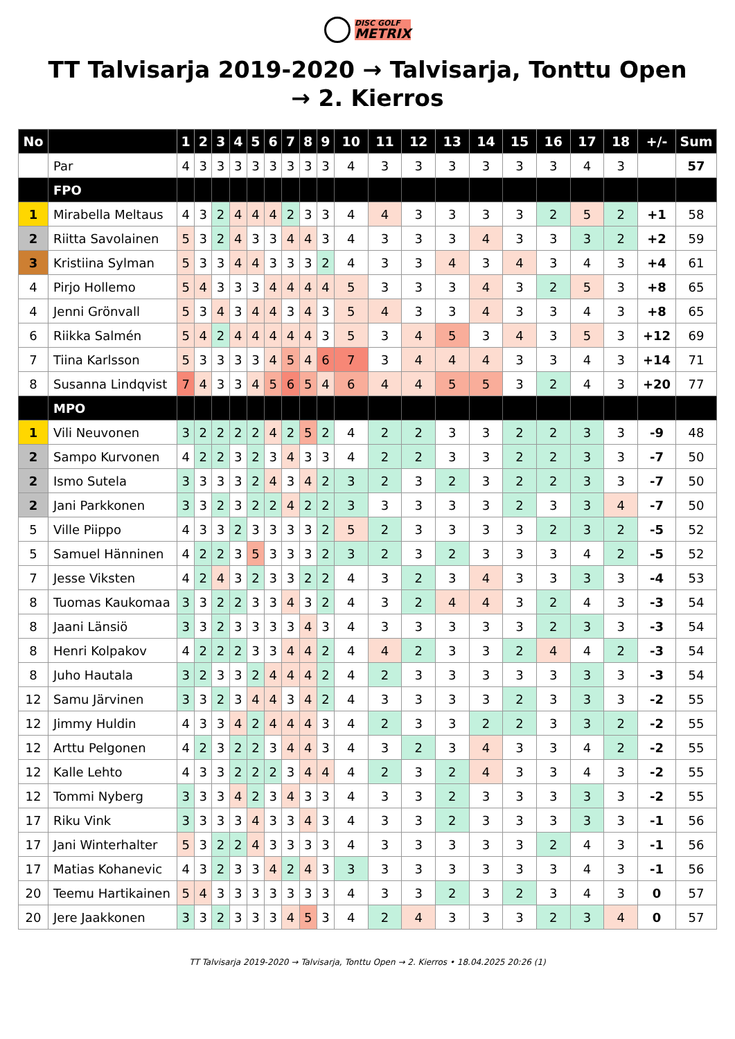DISC GOLF METRIX
TT Talvisarja 2019-2020 → Talvisarja, Tonttu Open → 2. Kierros
| No | | 1 | 2 | 3 | 4 | 5 | 6 | 7 | 8 | 9 | 10 | 11 | 12 | 13 | 14 | 15 | 16 | 17 | 18 | +/- | Sum |
| --- | --- | --- | --- | --- | --- | --- | --- | --- | --- | --- | --- | --- | --- | --- | --- | --- | --- | --- | --- | --- | --- |
| | Par | 4 | 3 | 3 | 3 | 3 | 3 | 3 | 3 | 3 | 4 | 3 | 3 | 3 | 3 | 3 | 3 | 4 | 3 | | 57 |
| | FPO | | | | | | | | | | | | | | | | | | | | |
| 1 | Mirabella Meltaus | 4 | 3 | 2 | 4 | 4 | 4 | 2 | 3 | 3 | 4 | 4 | 3 | 3 | 3 | 3 | 2 | 5 | 2 | +1 | 58 |
| 2 | Riitta Savolainen | 5 | 3 | 2 | 4 | 3 | 3 | 4 | 4 | 3 | 4 | 3 | 3 | 3 | 4 | 3 | 3 | 3 | 2 | +2 | 59 |
| 3 | Kristiina Sylman | 5 | 3 | 3 | 4 | 4 | 3 | 3 | 3 | 2 | 4 | 3 | 3 | 4 | 3 | 4 | 3 | 4 | 3 | +4 | 61 |
| 4 | Pirjo Hollemo | 5 | 4 | 3 | 3 | 3 | 4 | 4 | 4 | 4 | 5 | 3 | 3 | 3 | 4 | 3 | 2 | 5 | 3 | +8 | 65 |
| 4 | Jenni Grönvall | 5 | 3 | 4 | 3 | 4 | 4 | 3 | 4 | 3 | 5 | 4 | 3 | 3 | 4 | 3 | 3 | 4 | 3 | +8 | 65 |
| 6 | Riikka Salmén | 5 | 4 | 2 | 4 | 4 | 4 | 4 | 4 | 3 | 5 | 3 | 4 | 5 | 3 | 4 | 3 | 5 | 3 | +12 | 69 |
| 7 | Tiina Karlsson | 5 | 3 | 3 | 3 | 3 | 4 | 5 | 4 | 6 | 7 | 3 | 4 | 4 | 4 | 3 | 3 | 4 | 3 | +14 | 71 |
| 8 | Susanna Lindqvist | 7 | 4 | 3 | 3 | 4 | 5 | 6 | 5 | 4 | 6 | 4 | 4 | 5 | 5 | 3 | 2 | 4 | 3 | +20 | 77 |
| | MPO | | | | | | | | | | | | | | | | | | | | |
| 1 | Vili Neuvonen | 3 | 2 | 2 | 2 | 2 | 4 | 2 | 5 | 2 | 4 | 2 | 2 | 3 | 3 | 2 | 2 | 3 | 3 | -9 | 48 |
| 2 | Sampo Kurvonen | 4 | 2 | 2 | 3 | 2 | 3 | 4 | 3 | 3 | 4 | 2 | 2 | 3 | 3 | 2 | 2 | 3 | 3 | -7 | 50 |
| 2 | Ismo Sutela | 3 | 3 | 3 | 3 | 2 | 4 | 3 | 4 | 2 | 3 | 2 | 3 | 2 | 3 | 2 | 2 | 3 | 3 | -7 | 50 |
| 2 | Jani Parkkonen | 3 | 3 | 2 | 3 | 2 | 2 | 4 | 2 | 2 | 3 | 3 | 3 | 3 | 3 | 2 | 3 | 3 | 4 | -7 | 50 |
| 5 | Ville Piippo | 4 | 3 | 3 | 2 | 3 | 3 | 3 | 3 | 2 | 5 | 2 | 3 | 3 | 3 | 3 | 2 | 3 | 2 | -5 | 52 |
| 5 | Samuel Hänninen | 4 | 2 | 2 | 3 | 5 | 3 | 3 | 3 | 2 | 3 | 2 | 3 | 2 | 3 | 3 | 3 | 4 | 2 | -5 | 52 |
| 7 | Jesse Viksten | 4 | 2 | 4 | 3 | 2 | 3 | 3 | 2 | 2 | 4 | 3 | 2 | 3 | 4 | 3 | 3 | 3 | 3 | -4 | 53 |
| 8 | Tuomas Kaukomaa | 3 | 3 | 2 | 2 | 3 | 3 | 4 | 3 | 2 | 4 | 3 | 2 | 4 | 4 | 3 | 2 | 4 | 3 | -3 | 54 |
| 8 | Jaani Länsiö | 3 | 3 | 2 | 3 | 3 | 3 | 3 | 4 | 3 | 4 | 3 | 3 | 3 | 3 | 3 | 2 | 3 | 3 | -3 | 54 |
| 8 | Henri Kolpakov | 4 | 2 | 2 | 2 | 3 | 3 | 4 | 4 | 2 | 4 | 4 | 2 | 3 | 3 | 2 | 4 | 4 | 2 | -3 | 54 |
| 8 | Juho Hautala | 3 | 2 | 3 | 3 | 2 | 4 | 4 | 4 | 2 | 4 | 2 | 3 | 3 | 3 | 3 | 3 | 3 | 3 | -3 | 54 |
| 12 | Samu Järvinen | 3 | 3 | 2 | 3 | 4 | 4 | 3 | 4 | 2 | 4 | 3 | 3 | 3 | 3 | 2 | 3 | 3 | 3 | -2 | 55 |
| 12 | Jimmy Huldin | 4 | 3 | 3 | 4 | 2 | 4 | 4 | 4 | 3 | 4 | 2 | 3 | 3 | 2 | 2 | 3 | 3 | 2 | -2 | 55 |
| 12 | Arttu Pelgonen | 4 | 2 | 3 | 2 | 2 | 3 | 4 | 4 | 3 | 4 | 3 | 2 | 3 | 4 | 3 | 3 | 4 | 2 | -2 | 55 |
| 12 | Kalle Lehto | 4 | 3 | 3 | 2 | 2 | 2 | 3 | 4 | 4 | 4 | 2 | 3 | 2 | 4 | 3 | 3 | 4 | 3 | -2 | 55 |
| 12 | Tommi Nyberg | 3 | 3 | 3 | 4 | 2 | 3 | 4 | 3 | 3 | 4 | 3 | 3 | 2 | 3 | 3 | 3 | 3 | 3 | -2 | 55 |
| 17 | Riku Vink | 3 | 3 | 3 | 3 | 4 | 3 | 3 | 4 | 3 | 4 | 3 | 3 | 2 | 3 | 3 | 3 | 3 | 3 | -1 | 56 |
| 17 | Jani Winterhalter | 5 | 3 | 2 | 2 | 4 | 3 | 3 | 3 | 3 | 4 | 3 | 3 | 3 | 3 | 3 | 2 | 4 | 3 | -1 | 56 |
| 17 | Matias Kohanevic | 4 | 3 | 2 | 3 | 3 | 4 | 2 | 4 | 3 | 3 | 3 | 3 | 3 | 3 | 3 | 3 | 4 | 3 | -1 | 56 |
| 20 | Teemu Hartikainen | 5 | 4 | 3 | 3 | 3 | 3 | 3 | 3 | 3 | 4 | 3 | 3 | 2 | 3 | 2 | 3 | 4 | 3 | 0 | 57 |
| 20 | Jere Jaakkonen | 3 | 3 | 2 | 3 | 3 | 3 | 4 | 5 | 3 | 4 | 2 | 4 | 3 | 3 | 3 | 2 | 3 | 4 | 0 | 57 |
TT Talvisarja 2019-2020 → Talvisarja, Tonttu Open → 2. Kierros • 18.04.2025 20:26 (1)